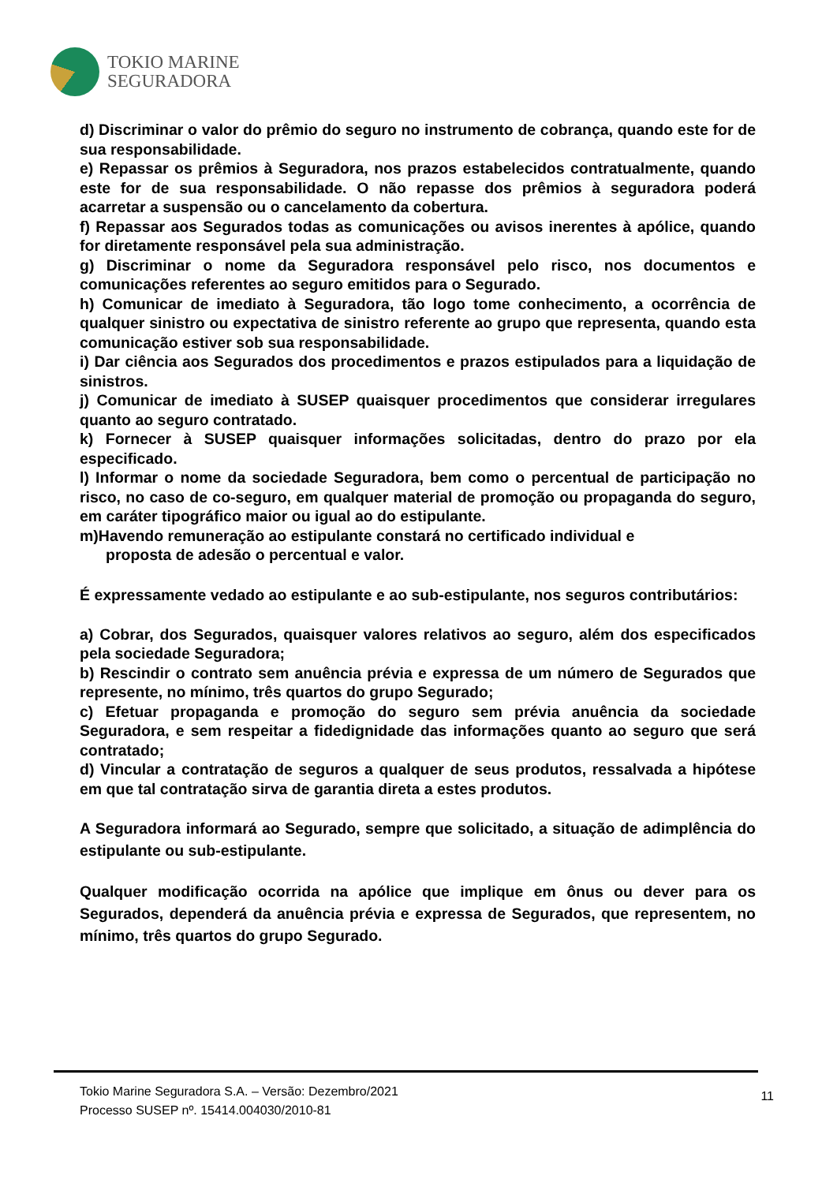TOKIO MARINE
SEGURADORA
d) Discriminar o valor do prêmio do seguro no instrumento de cobrança, quando este for de sua responsabilidade.
e) Repassar os prêmios à Seguradora, nos prazos estabelecidos contratualmente, quando este for de sua responsabilidade. O não repasse dos prêmios à seguradora poderá acarretar a suspensão ou o cancelamento da cobertura.
f) Repassar aos Segurados todas as comunicações ou avisos inerentes à apólice, quando for diretamente responsável pela sua administração.
g) Discriminar o nome da Seguradora responsável pelo risco, nos documentos e comunicações referentes ao seguro emitidos para o Segurado.
h) Comunicar de imediato à Seguradora, tão logo tome conhecimento, a ocorrência de qualquer sinistro ou expectativa de sinistro referente ao grupo que representa, quando esta comunicação estiver sob sua responsabilidade.
i) Dar ciência aos Segurados dos procedimentos e prazos estipulados para a liquidação de sinistros.
j) Comunicar de imediato à SUSEP quaisquer procedimentos que considerar irregulares quanto ao seguro contratado.
k) Fornecer à SUSEP quaisquer informações solicitadas, dentro do prazo por ela especificado.
l) Informar o nome da sociedade Seguradora, bem como o percentual de participação no risco, no caso de co-seguro, em qualquer material de promoção ou propaganda do seguro, em caráter tipográfico maior ou igual ao do estipulante.
m)Havendo remuneração ao estipulante constará no certificado individual e
proposta de adesão o percentual e valor.
É expressamente vedado ao estipulante e ao sub-estipulante, nos seguros contributários:
a) Cobrar, dos Segurados, quaisquer valores relativos ao seguro, além dos especificados pela sociedade Seguradora;
b) Rescindir o contrato sem anuência prévia e expressa de um número de Segurados que represente, no mínimo, três quartos do grupo Segurado;
c) Efetuar propaganda e promoção do seguro sem prévia anuência da sociedade Seguradora, e sem respeitar a fidedignidade das informações quanto ao seguro que será contratado;
d) Vincular a contratação de seguros a qualquer de seus produtos, ressalvada a hipótese em que tal contratação sirva de garantia direta a estes produtos.
A Seguradora informará ao Segurado, sempre que solicitado, a situação de adimplência do estipulante ou sub-estipulante.
Qualquer modificação ocorrida na apólice que implique em ônus ou dever para os Segurados, dependerá da anuência prévia e expressa de Segurados, que representem, no mínimo, três quartos do grupo Segurado.
Tokio Marine Seguradora S.A. – Versão: Dezembro/2021
Processo SUSEP nº. 15414.004030/2010-81
11